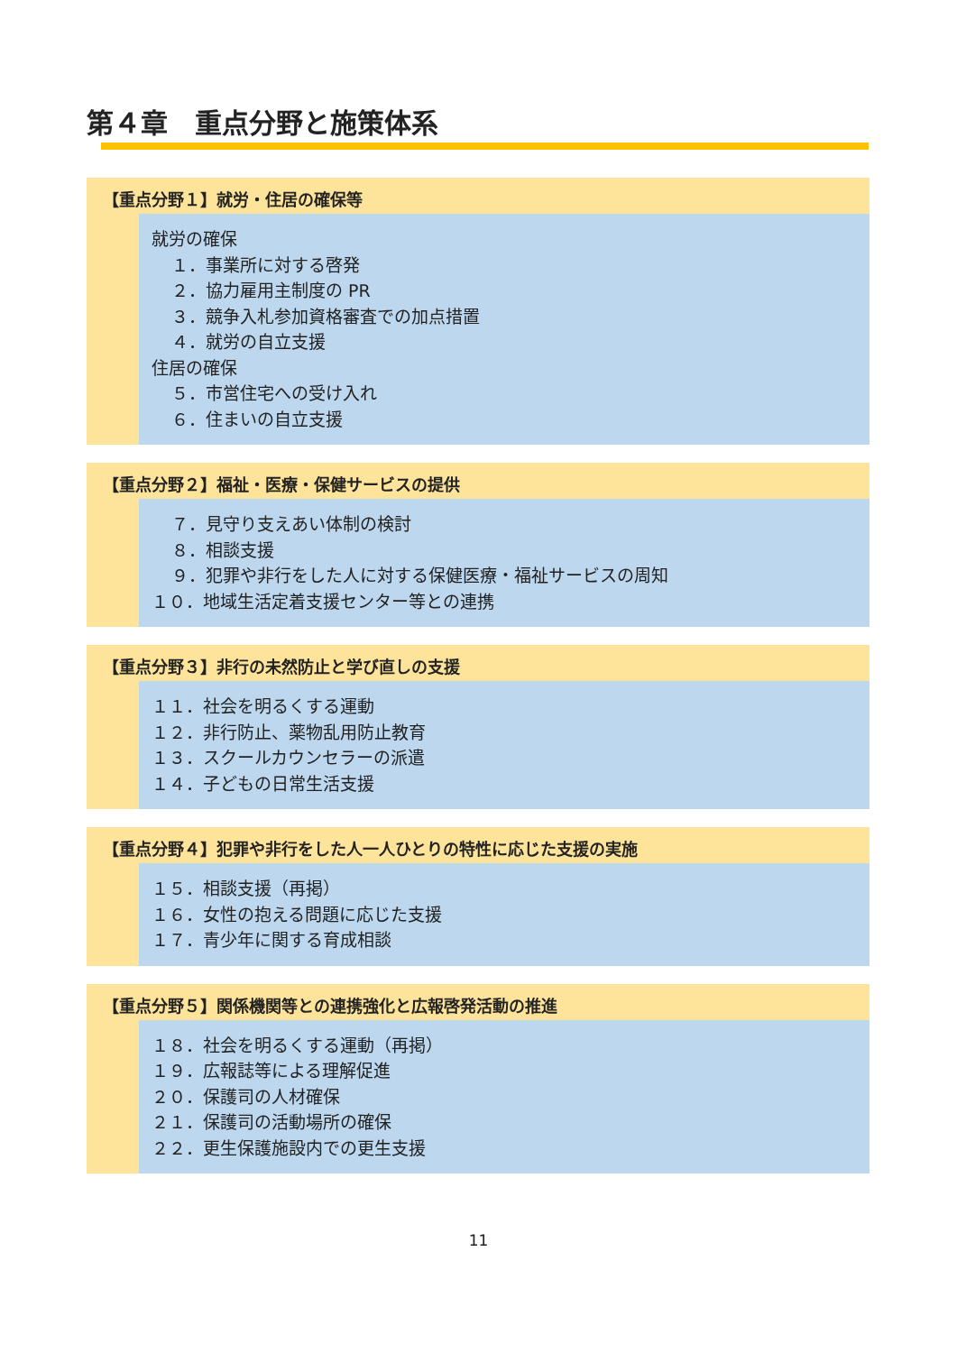第４章　重点分野と施策体系
【重点分野１】就労・住居の確保等
就労の確保
１．事業所に対する啓発
２．協力雇用主制度の PR
３．競争入札参加資格審査での加点措置
４．就労の自立支援
住居の確保
５．市営住宅への受け入れ
６．住まいの自立支援
【重点分野２】福祉・医療・保健サービスの提供
７．見守り支えあい体制の検討
８．相談支援
９．犯罪や非行をした人に対する保健医療・福祉サービスの周知
１０．地域生活定着支援センター等との連携
【重点分野３】非行の未然防止と学び直しの支援
１１．社会を明るくする運動
１２．非行防止、薬物乱用防止教育
１３．スクールカウンセラーの派遣
１４．子どもの日常生活支援
【重点分野４】犯罪や非行をした人一人ひとりの特性に応じた支援の実施
１５．相談支援（再掲）
１６．女性の抱える問題に応じた支援
１７．青少年に関する育成相談
【重点分野５】関係機関等との連携強化と広報啓発活動の推進
１８．社会を明るくする運動（再掲）
１９．広報誌等による理解促進
２０．保護司の人材確保
２１．保護司の活動場所の確保
２２．更生保護施設内での更生支援
11